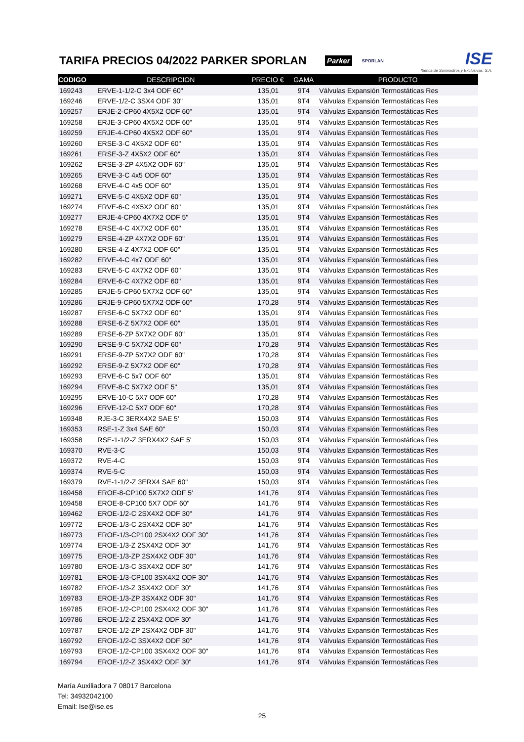TARIFA PRECIOS 04/2022 PARKER SPORLAN
Parker SPORLAN
ISE
Ibérica de Suministros y Exclusivas, S.A.
| CODIGO | DESCRIPCION | PRECIO € | GAMA | PRODUCTO |
| --- | --- | --- | --- | --- |
| 169243 | ERVE-1-1/2-C 3x4 ODF 60" | 135,01 | 9T4 | Válvulas Expansión Termostáticas Res |
| 169246 | ERVE-1/2-C 3SX4 ODF 30" | 135,01 | 9T4 | Válvulas Expansión Termostáticas Res |
| 169257 | ERJE-2-CP60 4X5X2 ODF 60" | 135,01 | 9T4 | Válvulas Expansión Termostáticas Res |
| 169258 | ERJE-3-CP60 4X5X2 ODF 60" | 135,01 | 9T4 | Válvulas Expansión Termostáticas Res |
| 169259 | ERJE-4-CP60 4X5X2 ODF 60" | 135,01 | 9T4 | Válvulas Expansión Termostáticas Res |
| 169260 | ERSE-3-C 4X5X2 ODF 60" | 135,01 | 9T4 | Válvulas Expansión Termostáticas Res |
| 169261 | ERSE-3-Z 4X5X2 ODF 60" | 135,01 | 9T4 | Válvulas Expansión Termostáticas Res |
| 169262 | ERSE-3-ZP 4X5X2 ODF 60" | 135,01 | 9T4 | Válvulas Expansión Termostáticas Res |
| 169265 | ERVE-3-C 4x5 ODF 60" | 135,01 | 9T4 | Válvulas Expansión Termostáticas Res |
| 169268 | ERVE-4-C 4x5 ODF 60" | 135,01 | 9T4 | Válvulas Expansión Termostáticas Res |
| 169271 | ERVE-5-C 4X5X2 ODF 60" | 135,01 | 9T4 | Válvulas Expansión Termostáticas Res |
| 169274 | ERVE-6-C 4X5X2 ODF 60" | 135,01 | 9T4 | Válvulas Expansión Termostáticas Res |
| 169277 | ERJE-4-CP60 4X7X2 ODF 5" | 135,01 | 9T4 | Válvulas Expansión Termostáticas Res |
| 169278 | ERSE-4-C 4X7X2 ODF 60" | 135,01 | 9T4 | Válvulas Expansión Termostáticas Res |
| 169279 | ERSE-4-ZP 4X7X2 ODF 60" | 135,01 | 9T4 | Válvulas Expansión Termostáticas Res |
| 169280 | ERSE-4-Z 4X7X2 ODF 60" | 135,01 | 9T4 | Válvulas Expansión Termostáticas Res |
| 169282 | ERVE-4-C 4x7 ODF 60" | 135,01 | 9T4 | Válvulas Expansión Termostáticas Res |
| 169283 | ERVE-5-C 4X7X2 ODF 60" | 135,01 | 9T4 | Válvulas Expansión Termostáticas Res |
| 169284 | ERVE-6-C 4X7X2 ODF 60" | 135,01 | 9T4 | Válvulas Expansión Termostáticas Res |
| 169285 | ERJE-5-CP60 5X7X2 ODF 60" | 135,01 | 9T4 | Válvulas Expansión Termostáticas Res |
| 169286 | ERJE-9-CP60 5X7X2 ODF 60" | 170,28 | 9T4 | Válvulas Expansión Termostáticas Res |
| 169287 | ERSE-6-C 5X7X2 ODF 60" | 135,01 | 9T4 | Válvulas Expansión Termostáticas Res |
| 169288 | ERSE-6-Z 5X7X2 ODF 60" | 135,01 | 9T4 | Válvulas Expansión Termostáticas Res |
| 169289 | ERSE-6-ZP 5X7X2 ODF 60" | 135,01 | 9T4 | Válvulas Expansión Termostáticas Res |
| 169290 | ERSE-9-C 5X7X2 ODF 60" | 170,28 | 9T4 | Válvulas Expansión Termostáticas Res |
| 169291 | ERSE-9-ZP 5X7X2 ODF 60" | 170,28 | 9T4 | Válvulas Expansión Termostáticas Res |
| 169292 | ERSE-9-Z 5X7X2 ODF 60" | 170,28 | 9T4 | Válvulas Expansión Termostáticas Res |
| 169293 | ERVE-6-C 5x7 ODF 60" | 135,01 | 9T4 | Válvulas Expansión Termostáticas Res |
| 169294 | ERVE-8-C 5X7X2 ODF 5" | 135,01 | 9T4 | Válvulas Expansión Termostáticas Res |
| 169295 | ERVE-10-C 5X7 ODF 60" | 170,28 | 9T4 | Válvulas Expansión Termostáticas Res |
| 169296 | ERVE-12-C 5X7 ODF 60" | 170,28 | 9T4 | Válvulas Expansión Termostáticas Res |
| 169348 | RJE-3-C 3ERX4X2 SAE 5' | 150,03 | 9T4 | Válvulas Expansión Termostáticas Res |
| 169353 | RSE-1-Z 3x4 SAE 60" | 150,03 | 9T4 | Válvulas Expansión Termostáticas Res |
| 169358 | RSE-1-1/2-Z 3ERX4X2 SAE 5' | 150,03 | 9T4 | Válvulas Expansión Termostáticas Res |
| 169370 | RVE-3-C | 150,03 | 9T4 | Válvulas Expansión Termostáticas Res |
| 169372 | RVE-4-C | 150,03 | 9T4 | Válvulas Expansión Termostáticas Res |
| 169374 | RVE-5-C | 150,03 | 9T4 | Válvulas Expansión Termostáticas Res |
| 169379 | RVE-1-1/2-Z 3ERX4 SAE 60" | 150,03 | 9T4 | Válvulas Expansión Termostáticas Res |
| 169458 | EROE-8-CP100 5X7X2 ODF 5' | 141,76 | 9T4 | Válvulas Expansión Termostáticas Res |
| 169458 | EROE-8-CP100 5X7 ODF 60" | 141,76 | 9T4 | Válvulas Expansión Termostáticas Res |
| 169462 | EROE-1/2-C 2SX4X2 ODF 30" | 141,76 | 9T4 | Válvulas Expansión Termostáticas Res |
| 169772 | EROE-1/3-C 2SX4X2 ODF 30" | 141,76 | 9T4 | Válvulas Expansión Termostáticas Res |
| 169773 | EROE-1/3-CP100 2SX4X2 ODF 30" | 141,76 | 9T4 | Válvulas Expansión Termostáticas Res |
| 169774 | EROE-1/3-Z 2SX4X2 ODF 30" | 141,76 | 9T4 | Válvulas Expansión Termostáticas Res |
| 169775 | EROE-1/3-ZP 2SX4X2 ODF 30" | 141,76 | 9T4 | Válvulas Expansión Termostáticas Res |
| 169780 | EROE-1/3-C 3SX4X2 ODF 30" | 141,76 | 9T4 | Válvulas Expansión Termostáticas Res |
| 169781 | EROE-1/3-CP100 3SX4X2 ODF 30" | 141,76 | 9T4 | Válvulas Expansión Termostáticas Res |
| 169782 | EROE-1/3-Z 3SX4X2 ODF 30" | 141,76 | 9T4 | Válvulas Expansión Termostáticas Res |
| 169783 | EROE-1/3-ZP 3SX4X2 ODF 30" | 141,76 | 9T4 | Válvulas Expansión Termostáticas Res |
| 169785 | EROE-1/2-CP100 2SX4X2 ODF 30" | 141,76 | 9T4 | Válvulas Expansión Termostáticas Res |
| 169786 | EROE-1/2-Z 2SX4X2 ODF 30" | 141,76 | 9T4 | Válvulas Expansión Termostáticas Res |
| 169787 | EROE-1/2-ZP 2SX4X2 ODF 30" | 141,76 | 9T4 | Válvulas Expansión Termostáticas Res |
| 169792 | EROE-1/2-C 3SX4X2 ODF 30" | 141,76 | 9T4 | Válvulas Expansión Termostáticas Res |
| 169793 | EROE-1/2-CP100 3SX4X2 ODF 30" | 141,76 | 9T4 | Válvulas Expansión Termostáticas Res |
| 169794 | EROE-1/2-Z 3SX4X2 ODF 30" | 141,76 | 9T4 | Válvulas Expansión Termostáticas Res |
María Auxiliadora 7 08017 Barcelona
Tel: 34932042100
Email: Ise@ise.es
25